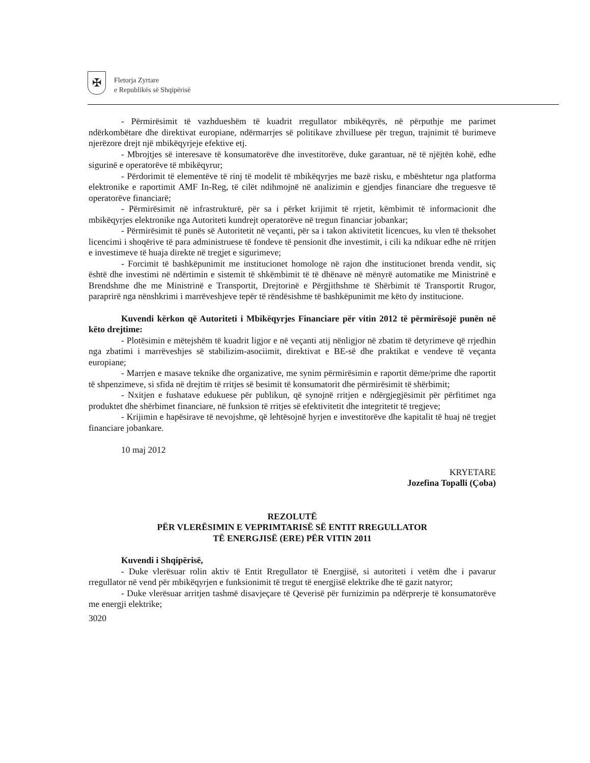✠
Fletorja Zyrtare
e Republikës së Shqipërisë
- Përmirësimit të vazhdueshëm të kuadrit rregullator mbikëqyrës, në përputhje me parimet ndërkombëtare dhe direktivat europiane, ndërmarrjes së politikave zhvilluese për tregun, trajnimit të burimeve njerëzore drejt një mbikëqyrjeje efektive etj.
- Mbrojtjes së interesave të konsumatorëve dhe investitorëve, duke garantuar, në të njëjtën kohë, edhe sigurinë e operatorëve të mbikëqyrur;
- Përdorimit të elementëve të rinj të modelit të mbikëqyrjes me bazë risku, e mbështetur nga platforma elektronike e raportimit AMF In-Reg, të cilët ndihmojnë në analizimin e gjendjes financiare dhe treguesve të operatorëve financiarë;
- Përmirësimit në infrastrukturë, për sa i përket krijimit të rrjetit, këmbimit të informacionit dhe mbikëqyrjes elektronike nga Autoriteti kundrejt operatorëve në tregun financiar jobankar;
- Përmirësimit të punës së Autoritetit në veçanti, për sa i takon aktivitetit licencues, ku vlen të theksohet licencimi i shoqërive të para administruese të fondeve të pensionit dhe investimit, i cili ka ndikuar edhe në rritjen e investimeve të huaja direkte në tregjet e sigurimeve;
- Forcimit të bashkëpunimit me institucionet homologe në rajon dhe institucionet brenda vendit, siç është dhe investimi në ndërtimin e sistemit të shkëmbimit të të dhënave në mënyrë automatike me Ministrinë e Brendshme dhe me Ministrinë e Transportit, Drejtorinë e Përgjithshme të Shërbimit të Transportit Rrugor, paraprirë nga nënshkrimi i marrëveshjeve tepër të rëndësishme të bashkëpunimit me këto dy institucione.
Kuvendi kërkon që Autoriteti i Mbikëqyrjes Financiare për vitin 2012 të përmirësojë punën në këto drejtime:
- Plotësimin e mëtejshëm të kuadrit ligjor e në veçanti atij nënligjor në zbatim të detyrimeve që rrjedhin nga zbatimi i marrëveshjes së stabilizim-asociimit, direktivat e BE-së dhe praktikat e vendeve të veçanta europiane;
- Marrjen e masave teknike dhe organizative, me synim përmirësimin e raportit dëme/prime dhe raportit të shpenzimeve, si sfida në drejtim të rritjes së besimit të konsumatorit dhe përmirësimit të shërbimit;
- Nxitjen e fushatave edukuese për publikun, që synojnë rritjen e ndërgjegjësimit për përfitimet nga produktet dhe shërbimet financiare, në funksion të rritjes së efektivitetit dhe integritetit të tregjeve;
- Krijimin e hapësirave të nevojshme, që lehtësojnë hyrjen e investitorëve dhe kapitalit të huaj në tregjet financiare jobankare.
10 maj 2012
KRYETARE
Jozefina Topalli (Çoba)
REZOLUTË
PËR VLERËSIMIN E VEPRIMTARISË SË ENTIT RREGULLATOR
TË ENERGJISË (ERE) PËR VITIN 2011
Kuvendi i Shqipërisë,
- Duke vlerësuar rolin aktiv të Entit Rregullator të Energjisë, si autoriteti i vetëm dhe i pavarur rregullator në vend për mbikëqyrjen e funksionimit të tregut të energjisë elektrike dhe të gazit natyror;
- Duke vlerësuar arritjen tashmë disavjeçare të Qeverisë për furnizimin pa ndërprerje të konsumatorëve me energji elektrike;
3020